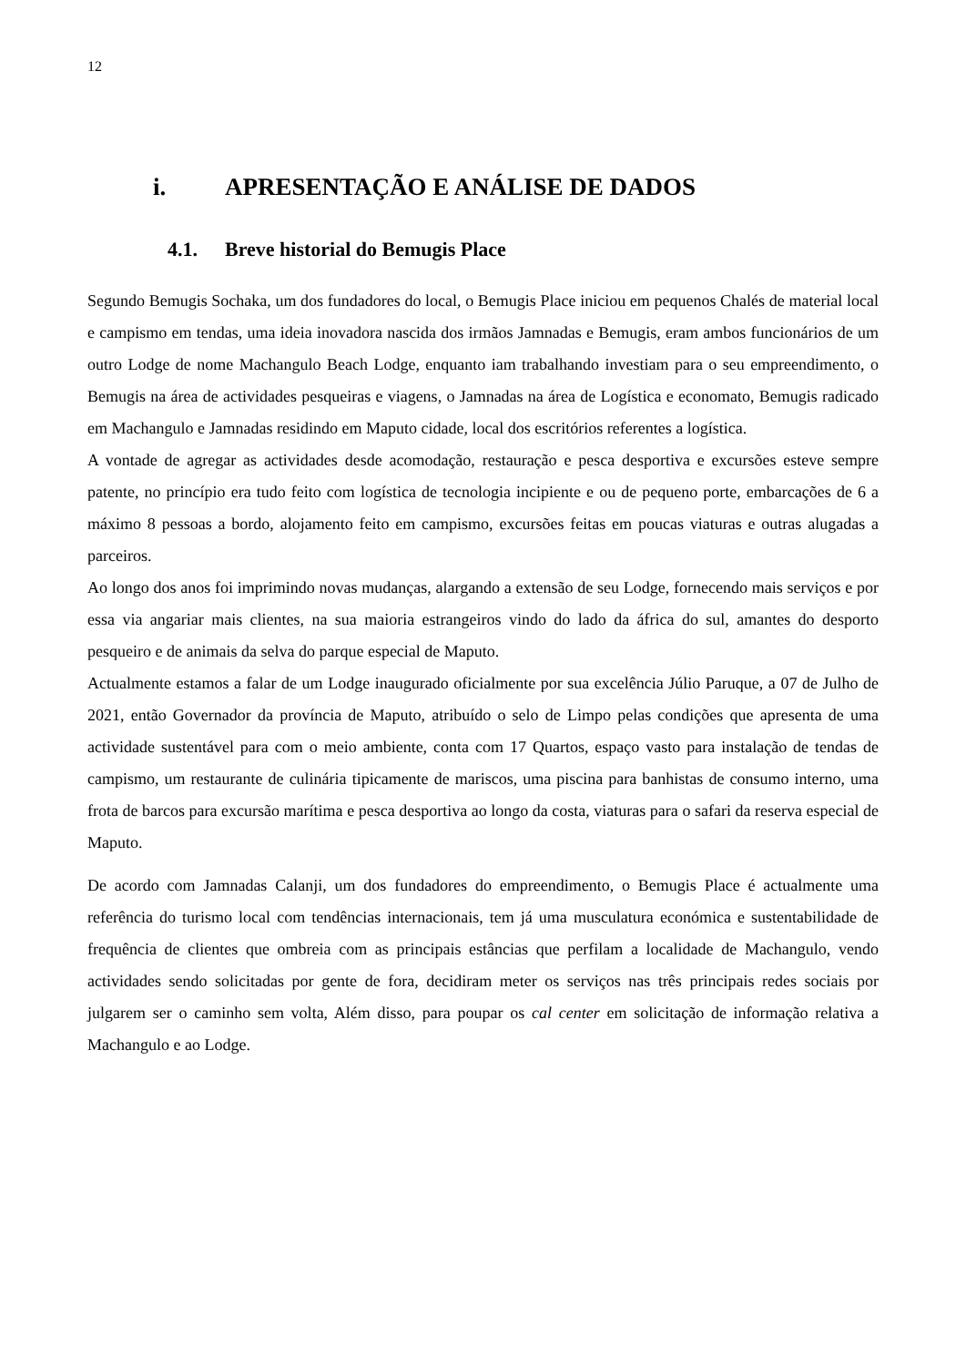12
i. APRESENTAÇÃO E ANÁLISE DE DADOS
4.1. Breve historial do Bemugis Place
Segundo Bemugis Sochaka, um dos fundadores do local, o Bemugis Place iniciou em pequenos Chalés de material local e campismo em tendas, uma ideia inovadora nascida dos irmãos Jamnadas e Bemugis, eram ambos funcionários de um outro Lodge de nome Machangulo Beach Lodge, enquanto iam trabalhando investiam para o seu empreendimento, o Bemugis na área de actividades pesqueiras e viagens, o Jamnadas na área de Logística e economato, Bemugis radicado em Machangulo e Jamnadas residindo em Maputo cidade, local dos escritórios referentes a logística.
A vontade de agregar as actividades desde acomodação, restauração e pesca desportiva e excursões esteve sempre patente, no princípio era tudo feito com logística de tecnologia incipiente e ou de pequeno porte, embarcações de 6 a máximo 8 pessoas a bordo, alojamento feito em campismo, excursões feitas em poucas viaturas e outras alugadas a parceiros.
Ao longo dos anos foi imprimindo novas mudanças, alargando a extensão de seu Lodge, fornecendo mais serviços e por essa via angariar mais clientes, na sua maioria estrangeiros vindo do lado da áfrica do sul, amantes do desporto pesqueiro e de animais da selva do parque especial de Maputo.
Actualmente estamos a falar de um Lodge inaugurado oficialmente por sua excelência Júlio Paruque, a 07 de Julho de 2021, então Governador da província de Maputo, atribuído o selo de Limpo pelas condições que apresenta de uma actividade sustentável para com o meio ambiente, conta com 17 Quartos, espaço vasto para instalação de tendas de campismo, um restaurante de culinária tipicamente de mariscos, uma piscina para banhistas de consumo interno, uma frota de barcos para excursão marítima e pesca desportiva ao longo da costa, viaturas para o safari da reserva especial de Maputo.
De acordo com Jamnadas Calanji, um dos fundadores do empreendimento, o Bemugis Place é actualmente uma referência do turismo local com tendências internacionais, tem já uma musculatura económica e sustentabilidade de frequência de clientes que ombreia com as principais estâncias que perfilam a localidade de Machangulo, vendo actividades sendo solicitadas por gente de fora, decidiram meter os serviços nas três principais redes sociais por julgarem ser o caminho sem volta, Além disso, para poupar os cal center em solicitação de informação relativa a Machangulo e ao Lodge.